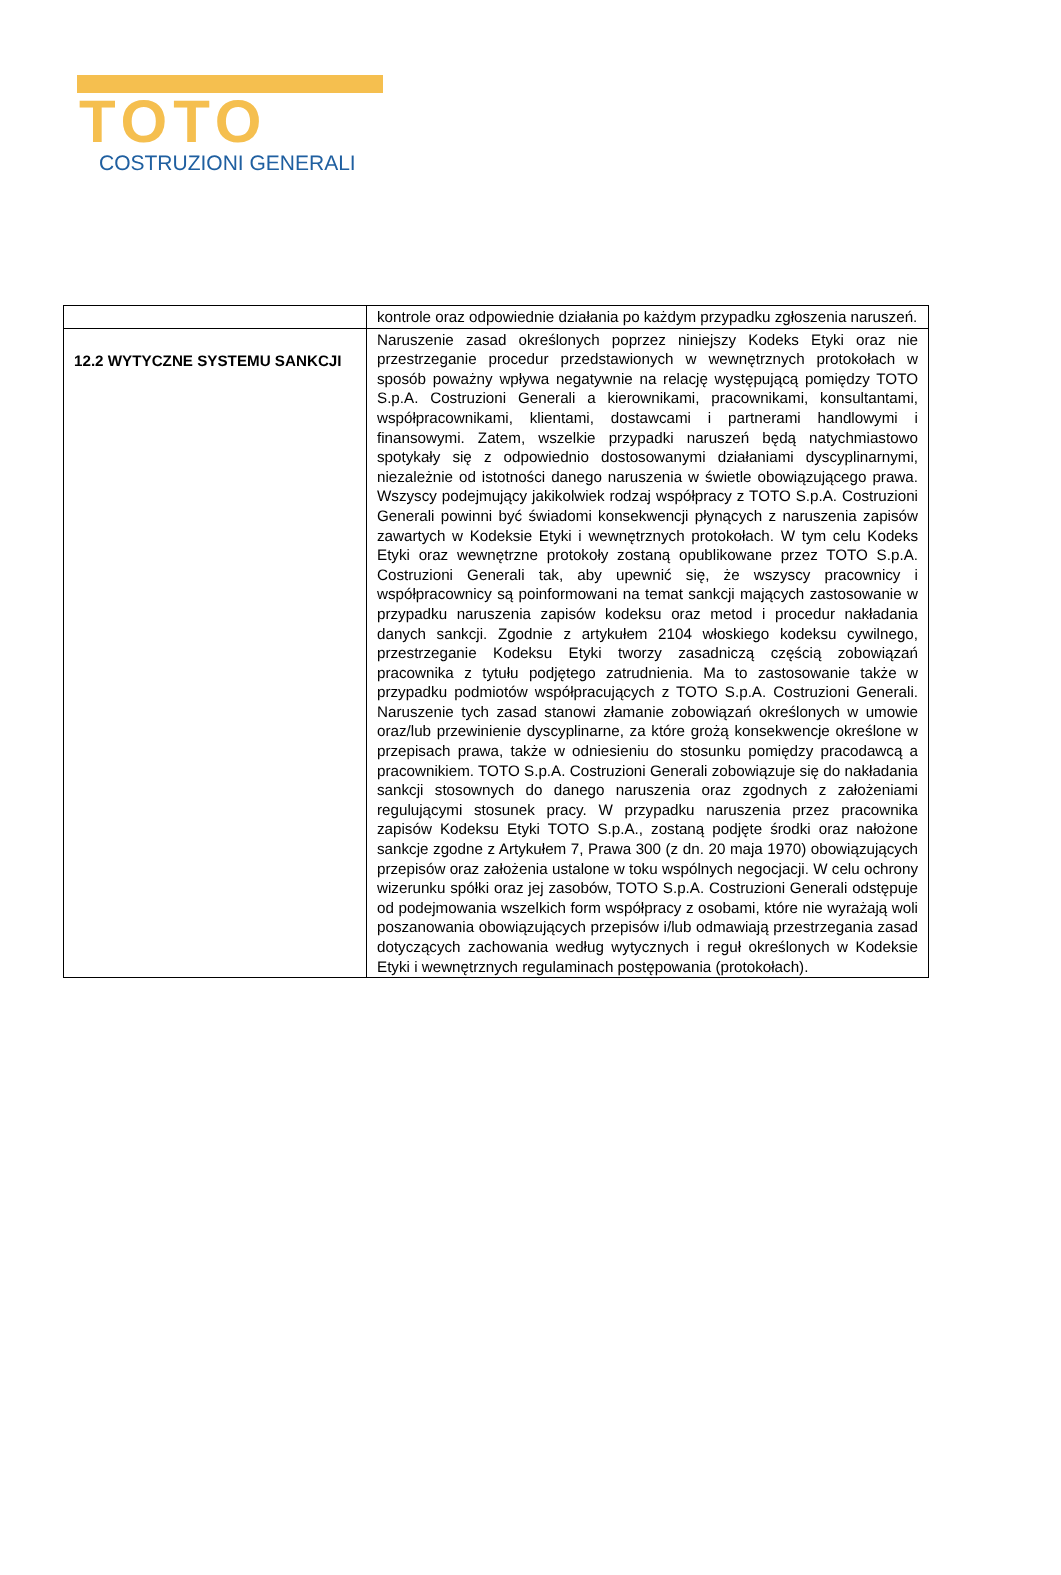TOTO
COSTRUZIONI GENERALI
| | kontrole oraz odpowiednie działania po każdym przypadku zgłoszenia naruszeń. |
| 12.2 WYTYCZNE SYSTEMU SANKCJI | Naruszenie zasad określonych poprzez niniejszy Kodeks Etyki oraz nie przestrzeganie procedur przedstawionych w wewnętrznych protokołach w sposób poważny wpływa negatywnie na relację występującą pomiędzy TOTO S.p.A. Costruzioni Generali a kierownikami, pracownikami, konsultantami, współpracownikami, klientami, dostawcami i partnerami handlowymi i finansowymi. Zatem, wszelkie przypadki naruszeń będą natychmiastowo spotykały się z odpowiednio dostosowanymi działaniami dyscyplinarnymi, niezależnie od istotności danego naruszenia w świetle obowiązującego prawa. Wszyscy podejmujący jakikolwiek rodzaj współpracy z TOTO S.p.A. Costruzioni Generali powinni być świadomi konsekwencji płynących z naruszenia zapisów zawartych w Kodeksie Etyki i wewnętrznych protokołach. W tym celu Kodeks Etyki oraz wewnętrzne protokoły zostaną opublikowane przez TOTO S.p.A. Costruzioni Generali tak, aby upewnić się, że wszyscy pracownicy i współpracownicy są poinformowani na temat sankcji mających zastosowanie w przypadku naruszenia zapisów kodeksu oraz metod i procedur nakładania danych sankcji. Zgodnie z artykułem 2104 włoskiego kodeksu cywilnego, przestrzeganie Kodeksu Etyki tworzy zasadniczą częścią zobowiązań pracownika z tytułu podjętego zatrudnienia. Ma to zastosowanie także w przypadku podmiotów współpracujących z TOTO S.p.A. Costruzioni Generali. Naruszenie tych zasad stanowi złamanie zobowiązań określonych w umowie oraz/lub przewinienie dyscyplinarne, za które grożą konsekwencje określone w przepisach prawa, także w odniesieniu do stosunku pomiędzy pracodawcą a pracownikiem. TOTO S.p.A. Costruzioni Generali zobowiązuje się do nakładania sankcji stosownych do danego naruszenia oraz zgodnych z założeniami regulującymi stosunek pracy. W przypadku naruszenia przez pracownika zapisów Kodeksu Etyki TOTO S.p.A., zostaną podjęte środki oraz nałożone sankcje zgodne z Artykułem 7, Prawa 300 (z dn. 20 maja 1970) obowiązujących przepisów oraz założenia ustalone w toku wspólnych negocjacji. W celu ochrony wizerunku spółki oraz jej zasobów, TOTO S.p.A. Costruzioni Generali odstępuje od podejmowania wszelkich form współpracy z osobami, które nie wyrażają woli poszanowania obowiązujących przepisów i/lub odmawiają przestrzegania zasad dotyczących zachowania według wytycznych i reguł określonych w Kodeksie Etyki i wewnętrznych regulaminach postępowania (protokołach). |